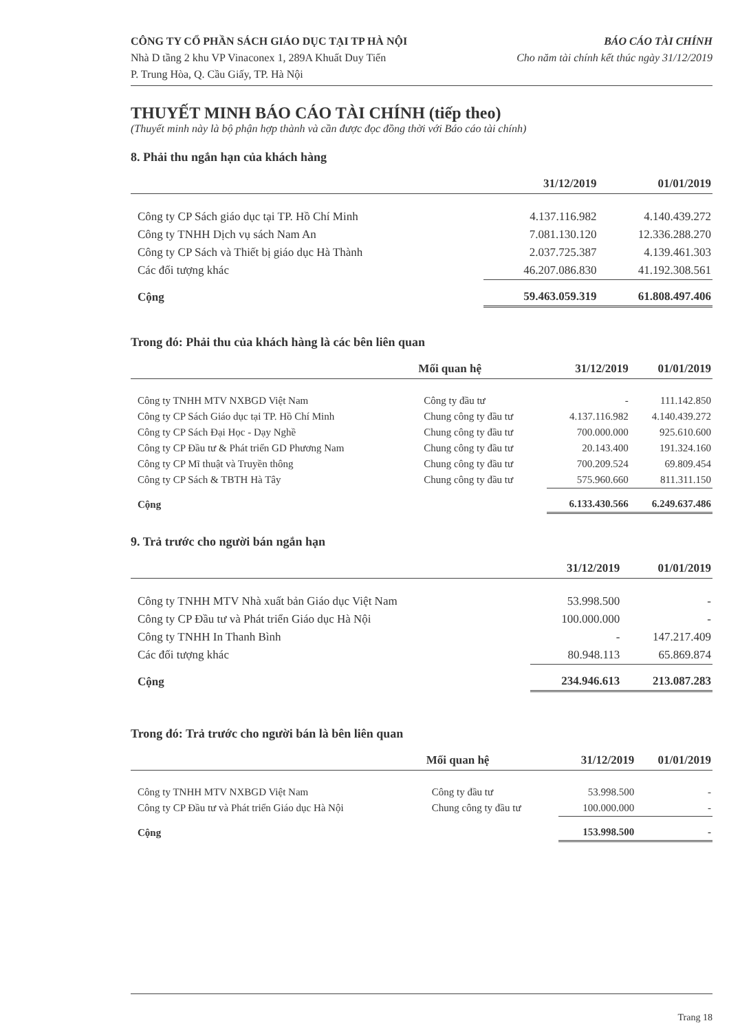CÔNG TY CỔ PHẦN SÁCH GIÁO DỤC TẠI TP HÀ NỘI
Nhà D tầng 2 khu VP Vinaconex 1, 289A Khuất Duy Tiến
P. Trung Hòa, Q. Cầu Giấy, TP. Hà Nội
BÁO CÁO TÀI CHÍNH
Cho năm tài chính kết thúc ngày 31/12/2019
THUYẾT MINH BÁO CÁO TÀI CHÍNH (tiếp theo)
(Thuyết minh này là bộ phận hợp thành và cần được đọc đồng thời với Báo cáo tài chính)
8. Phải thu ngắn hạn của khách hàng
| | 31/12/2019 | 01/01/2019 |
| --- | --- | --- |
| Công ty CP Sách giáo dục tại TP. Hồ Chí Minh | 4.137.116.982 | 4.140.439.272 |
| Công ty TNHH Dịch vụ sách Nam An | 7.081.130.120 | 12.336.288.270 |
| Công ty CP Sách và Thiết bị giáo dục Hà Thành | 2.037.725.387 | 4.139.461.303 |
| Các đối tượng khác | 46.207.086.830 | 41.192.308.561 |
| Cộng | 59.463.059.319 | 61.808.497.406 |
Trong đó: Phải thu của khách hàng là các bên liên quan
| | Mối quan hệ | 31/12/2019 | 01/01/2019 |
| --- | --- | --- | --- |
| Công ty TNHH MTV NXBGD Việt Nam | Công ty đầu tư | - | 111.142.850 |
| Công ty CP Sách Giáo dục tại TP. Hồ Chí Minh | Chung công ty đầu tư | 4.137.116.982 | 4.140.439.272 |
| Công ty CP Sách Đại Học - Dạy Nghề | Chung công ty đầu tư | 700.000.000 | 925.610.600 |
| Công ty CP Đầu tư & Phát triển GD Phương Nam | Chung công ty đầu tư | 20.143.400 | 191.324.160 |
| Công ty CP Mĩ thuật và Truyền thông | Chung công ty đầu tư | 700.209.524 | 69.809.454 |
| Công ty CP Sách & TBTH Hà Tây | Chung công ty đầu tư | 575.960.660 | 811.311.150 |
| Cộng | | 6.133.430.566 | 6.249.637.486 |
9. Trả trước cho người bán ngắn hạn
| | 31/12/2019 | 01/01/2019 |
| --- | --- | --- |
| Công ty TNHH MTV Nhà xuất bản Giáo dục Việt Nam | 53.998.500 | - |
| Công ty CP Đầu tư và Phát triển Giáo dục Hà Nội | 100.000.000 | - |
| Công ty TNHH In Thanh Bình | - | 147.217.409 |
| Các đối tượng khác | 80.948.113 | 65.869.874 |
| Cộng | 234.946.613 | 213.087.283 |
Trong đó: Trả trước cho người bán là bên liên quan
| | Mối quan hệ | 31/12/2019 | 01/01/2019 |
| --- | --- | --- | --- |
| Công ty TNHH MTV NXBGD Việt Nam | Công ty đầu tư | 53.998.500 | - |
| Công ty CP Đầu tư và Phát triển Giáo dục Hà Nội | Chung công ty đầu tư | 100.000.000 | - |
| Cộng | | 153.998.500 | - |
Trang 18